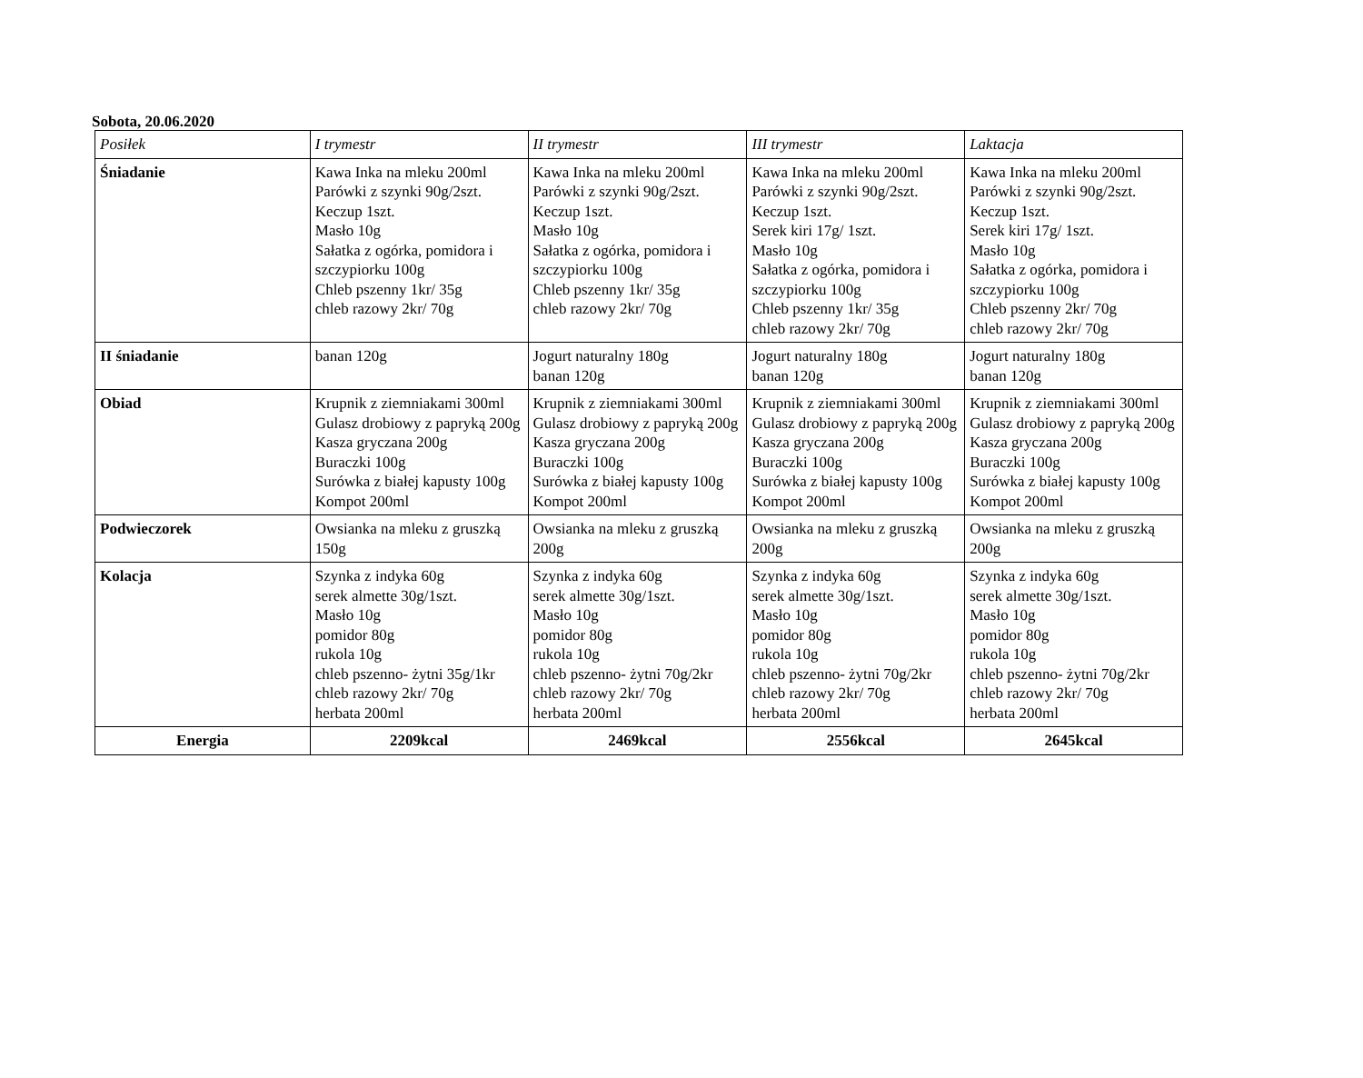Sobota, 20.06.2020
| Posiłek | I trymestr | II trymestr | III trymestr | Laktacja |
| --- | --- | --- | --- | --- |
| Śniadanie | Kawa Inka na mleku 200ml Parówki z szynki 90g/2szt. Keczup 1szt. Masło 10g Sałatka z ogórka, pomidora i szczypiorku 100g Chleb pszenny 1kr/ 35g chleb razowy 2kr/ 70g | Kawa Inka na mleku 200ml Parówki z szynki 90g/2szt. Keczup 1szt. Masło 10g Sałatka z ogórka, pomidora i szczypiorku 100g Chleb pszenny 1kr/ 35g chleb razowy 2kr/ 70g | Kawa Inka na mleku 200ml Parówki z szynki 90g/2szt. Keczup 1szt. Serek kiri 17g/ 1szt. Masło 10g Sałatka z ogórka, pomidora i szczypiorku 100g Chleb pszenny 1kr/ 35g chleb razowy 2kr/ 70g | Kawa Inka na mleku 200ml Parówki z szynki 90g/2szt. Keczup 1szt. Serek kiri 17g/ 1szt. Masło 10g Sałatka z ogórka, pomidora i szczypiorku 100g Chleb pszenny 2kr/ 70g chleb razowy 2kr/ 70g |
| II śniadanie | banan 120g | Jogurt naturalny 180g banan 120g | Jogurt naturalny 180g banan 120g | Jogurt naturalny 180g banan 120g |
| Obiad | Krupnik z ziemniakami 300ml Gulasz drobiowy z papryką 200g Kasza gryczana 200g Buraczki 100g Surówka z białej kapusty 100g Kompot 200ml | Krupnik z ziemniakami 300ml Gulasz drobiowy z papryką 200g Kasza gryczana 200g Buraczki 100g Surówka z białej kapusty 100g Kompot 200ml | Krupnik z ziemniakami 300ml Gulasz drobiowy z papryką 200g Kasza gryczana 200g Buraczki 100g Surówka z białej kapusty 100g Kompot 200ml | Krupnik z ziemniakami 300ml Gulasz drobiowy z papryką 200g Kasza gryczana 200g Buraczki 100g Surówka z białej kapusty 100g Kompot 200ml |
| Podwieczorek | Owsianka na mleku z gruszką 150g | Owsianka na mleku z gruszką 200g | Owsianka na mleku z gruszką 200g | Owsianka na mleku z gruszką 200g |
| Kolacja | Szynka z indyka 60g serek almette 30g/1szt. Masło 10g pomidor 80g rukola 10g chleb pszenno- żytni 35g/1kr chleb razowy 2kr/ 70g herbata 200ml | Szynka z indyka 60g serek almette 30g/1szt. Masło 10g pomidor 80g rukola 10g chleb pszenno- żytni 70g/2kr chleb razowy 2kr/ 70g herbata 200ml | Szynka z indyka 60g serek almette 30g/1szt. Masło 10g pomidor 80g rukola 10g chleb pszenno- żytni 70g/2kr chleb razowy 2kr/ 70g herbata 200ml | Szynka z indyka 60g serek almette 30g/1szt. Masło 10g pomidor 80g rukola 10g chleb pszenno- żytni 70g/2kr chleb razowy 2kr/ 70g herbata 200ml |
| Energia | 2209kcal | 2469kcal | 2556kcal | 2645kcal |